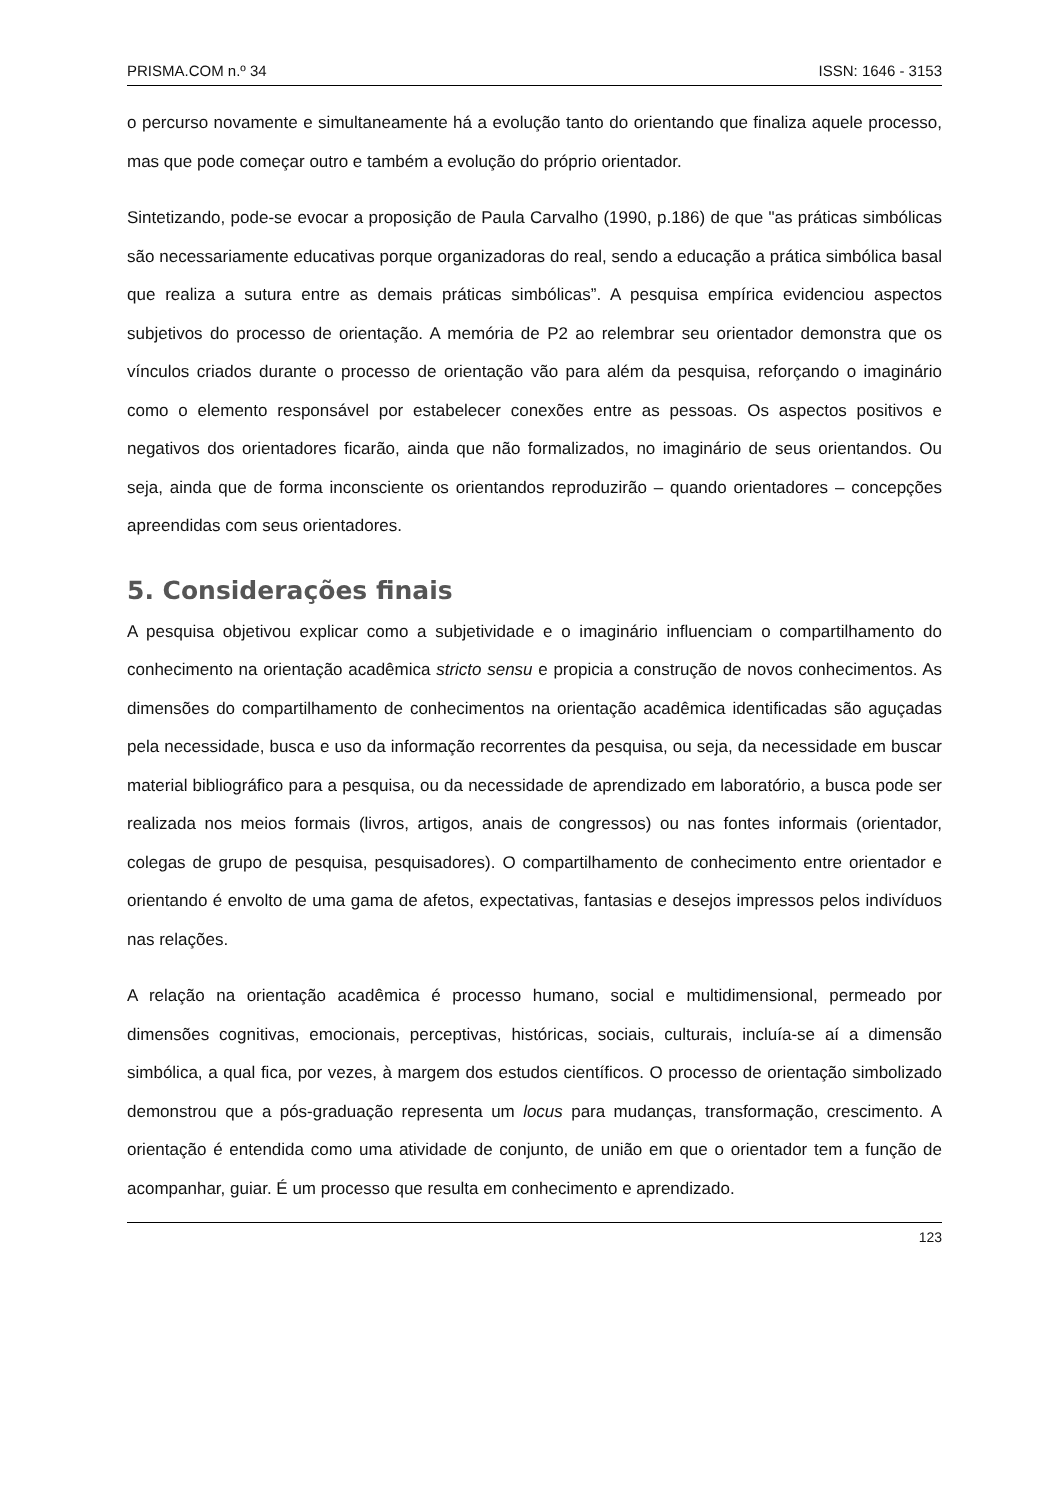PRISMA.COM n.º 34 ISSN: 1646 - 3153
o percurso novamente e simultaneamente há a evolução tanto do orientando que finaliza aquele processo, mas que pode começar outro e também a evolução do próprio orientador.
Sintetizando, pode-se evocar a proposição de Paula Carvalho (1990, p.186) de que "as práticas simbólicas são necessariamente educativas porque organizadoras do real, sendo a educação a prática simbólica basal que realiza a sutura entre as demais práticas simbólicas”. A pesquisa empírica evidenciou aspectos subjetivos do processo de orientação. A memória de P2 ao relembrar seu orientador demonstra que os vínculos criados durante o processo de orientação vão para além da pesquisa, reforçando o imaginário como o elemento responsável por estabelecer conexões entre as pessoas. Os aspectos positivos e negativos dos orientadores ficarão, ainda que não formalizados, no imaginário de seus orientandos. Ou seja, ainda que de forma inconsciente os orientandos reproduzirão – quando orientadores – concepções apreendidas com seus orientadores.
5. Considerações finais
A pesquisa objetivou explicar como a subjetividade e o imaginário influenciam o compartilhamento do conhecimento na orientação acadêmica stricto sensu e propicia a construção de novos conhecimentos. As dimensões do compartilhamento de conhecimentos na orientação acadêmica identificadas são aguçadas pela necessidade, busca e uso da informação recorrentes da pesquisa, ou seja, da necessidade em buscar material bibliográfico para a pesquisa, ou da necessidade de aprendizado em laboratório, a busca pode ser realizada nos meios formais (livros, artigos, anais de congressos) ou nas fontes informais (orientador, colegas de grupo de pesquisa, pesquisadores). O compartilhamento de conhecimento entre orientador e orientando é envolto de uma gama de afetos, expectativas, fantasias e desejos impressos pelos indivíduos nas relações.
A relação na orientação acadêmica é processo humano, social e multidimensional, permeado por dimensões cognitivas, emocionais, perceptivas, históricas, sociais, culturais, incluía-se aí a dimensão simbólica, a qual fica, por vezes, à margem dos estudos científicos. O processo de orientação simbolizado demonstrou que a pós-graduação representa um locus para mudanças, transformação, crescimento. A orientação é entendida como uma atividade de conjunto, de união em que o orientador tem a função de acompanhar, guiar. É um processo que resulta em conhecimento e aprendizado.
123